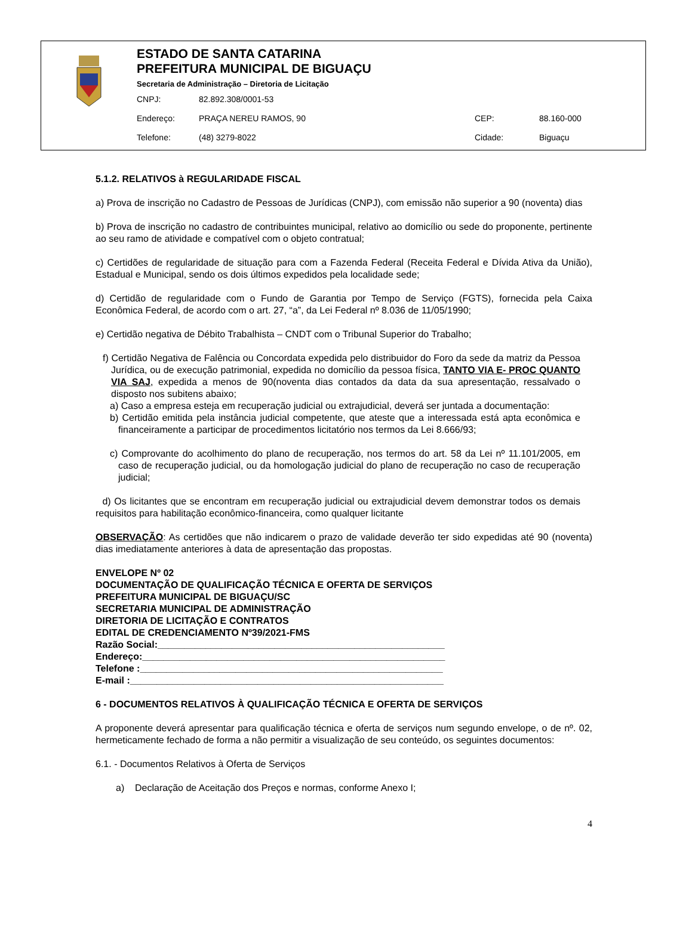ESTADO DE SANTA CATARINA
PREFEITURA MUNICIPAL DE BIGUAÇU
Secretaria de Administração – Diretoria de Licitação
CNPJ: 82.892.308/0001-53
Endereço: PRAÇA NEREU RAMOS, 90 CEP: 88.160-000
Telefone: (48) 3279-8022 Cidade: Biguaçu
5.1.2. RELATIVOS à REGULARIDADE FISCAL
a) Prova de inscrição no Cadastro de Pessoas de Jurídicas (CNPJ), com emissão não superior a 90 (noventa) dias
b) Prova de inscrição no cadastro de contribuintes municipal, relativo ao domicílio ou sede do proponente, pertinente ao seu ramo de atividade e compatível com o objeto contratual;
c) Certidões de regularidade de situação para com a Fazenda Federal (Receita Federal e Dívida Ativa da União), Estadual e Municipal, sendo os dois últimos expedidos pela localidade sede;
d) Certidão de regularidade com o Fundo de Garantia por Tempo de Serviço (FGTS), fornecida pela Caixa Econômica Federal, de acordo com o art. 27, “a”, da Lei Federal nº 8.036 de 11/05/1990;
e) Certidão negativa de Débito Trabalhista – CNDT com o Tribunal Superior do Trabalho;
f) Certidão Negativa de Falência ou Concordata expedida pelo distribuidor do Foro da sede da matriz da Pessoa Jurídica, ou de execução patrimonial, expedida no domicílio da pessoa física, TANTO VIA E- PROC QUANTO VIA SAJ, expedida a menos de 90(noventa dias contados da data da sua apresentação, ressalvado o disposto nos subitens abaixo;
a) Caso a empresa esteja em recuperação judicial ou extrajudicial, deverá ser juntada a documentação:
b) Certidão emitida pela instância judicial competente, que ateste que a interessada está apta econômica e financeiramente a participar de procedimentos licitatório nos termos da Lei 8.666/93;
c) Comprovante do acolhimento do plano de recuperação, nos termos do art. 58 da Lei nº 11.101/2005, em caso de recuperação judicial, ou da homologação judicial do plano de recuperação no caso de recuperação judicial;
d) Os licitantes que se encontram em recuperação judicial ou extrajudicial devem demonstrar todos os demais requisitos para habilitação econômico-financeira, como qualquer licitante
OBSERVAÇÃO: As certidões que não indicarem o prazo de validade deverão ter sido expedidas até 90 (noventa) dias imediatamente anteriores à data de apresentação das propostas.
ENVELOPE Nº 02
DOCUMENTAÇÃO DE QUALIFICAÇÃO TÉCNICA E OFERTA DE SERVIÇOS
PREFEITURA MUNICIPAL DE BIGUAÇU/SC
SECRETARIA MUNICIPAL DE ADMINISTRAÇÃO
DIRETORIA DE LICITAÇÃO E CONTRATOS
EDITAL DE CREDENCIAMENTO Nº39/2021-FMS
Razão Social:______________________________________________________
Endereço:_________________________________________________________
Telefone :_________________________________________________________
E-mail :___________________________________________________________
6 - DOCUMENTOS RELATIVOS À QUALIFICAÇÃO TÉCNICA E OFERTA DE SERVIÇOS
A proponente deverá apresentar para qualificação técnica e oferta de serviços num segundo envelope, o de nº. 02, hermeticamente fechado de forma a não permitir a visualização de seu conteúdo, os seguintes documentos:
6.1. - Documentos Relativos à Oferta de Serviços
a) Declaração de Aceitação dos Preços e normas, conforme Anexo I;
4